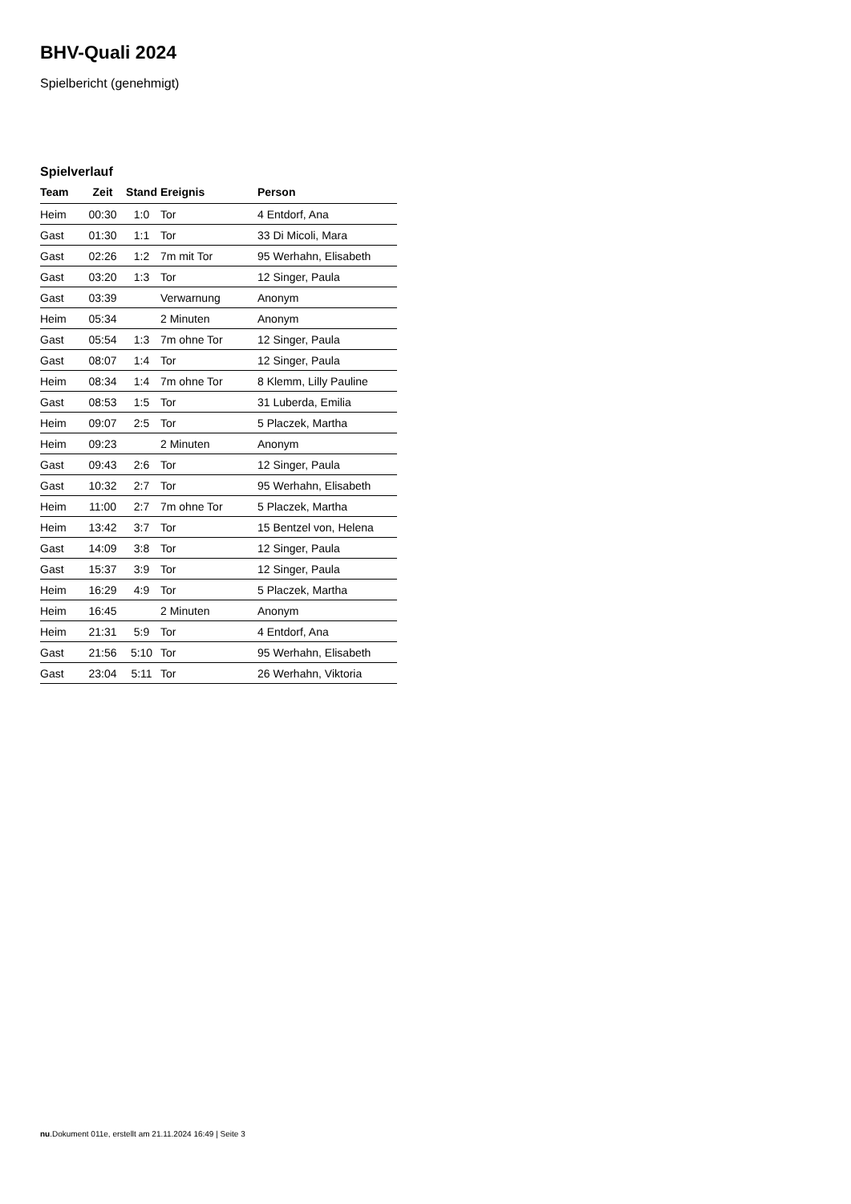BHV-Quali 2024
Spielbericht (genehmigt)
Spielverlauf
| Team | Zeit | Stand | Ereignis | Person |
| --- | --- | --- | --- | --- |
| Heim | 00:30 | 1:0 | Tor | 4 Entdorf, Ana |
| Gast | 01:30 | 1:1 | Tor | 33 Di Micoli, Mara |
| Gast | 02:26 | 1:2 | 7m mit Tor | 95 Werhahn, Elisabeth |
| Gast | 03:20 | 1:3 | Tor | 12 Singer, Paula |
| Gast | 03:39 | | Verwarnung | Anonym |
| Heim | 05:34 | | 2 Minuten | Anonym |
| Gast | 05:54 | 1:3 | 7m ohne Tor | 12 Singer, Paula |
| Gast | 08:07 | 1:4 | Tor | 12 Singer, Paula |
| Heim | 08:34 | 1:4 | 7m ohne Tor | 8 Klemm, Lilly Pauline |
| Gast | 08:53 | 1:5 | Tor | 31 Luberda, Emilia |
| Heim | 09:07 | 2:5 | Tor | 5 Placzek, Martha |
| Heim | 09:23 | | 2 Minuten | Anonym |
| Gast | 09:43 | 2:6 | Tor | 12 Singer, Paula |
| Gast | 10:32 | 2:7 | Tor | 95 Werhahn, Elisabeth |
| Heim | 11:00 | 2:7 | 7m ohne Tor | 5 Placzek, Martha |
| Heim | 13:42 | 3:7 | Tor | 15 Bentzel von, Helena |
| Gast | 14:09 | 3:8 | Tor | 12 Singer, Paula |
| Gast | 15:37 | 3:9 | Tor | 12 Singer, Paula |
| Heim | 16:29 | 4:9 | Tor | 5 Placzek, Martha |
| Heim | 16:45 | | 2 Minuten | Anonym |
| Heim | 21:31 | 5:9 | Tor | 4 Entdorf, Ana |
| Gast | 21:56 | 5:10 | Tor | 95 Werhahn, Elisabeth |
| Gast | 23:04 | 5:11 | Tor | 26 Werhahn, Viktoria |
nu.Dokument 011e, erstellt am 21.11.2024 16:49 | Seite 3